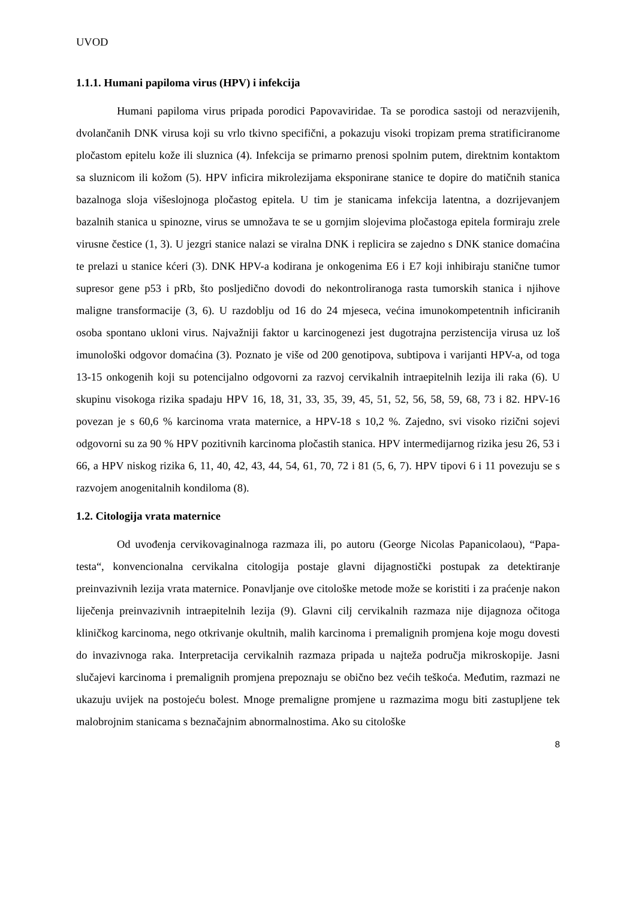UVOD
1.1.1. Humani papiloma virus (HPV) i infekcija
Humani papiloma virus pripada porodici Papovaviridae. Ta se porodica sastoji od nerazvijenih, dvolančanih DNK virusa koji su vrlo tkivno specifični, a pokazuju visoki tropizam prema stratificiranome pločastom epitelu kože ili sluznica (4). Infekcija se primarno prenosi spolnim putem, direktnim kontaktom sa sluznicom ili kožom (5). HPV inficira mikrolezijama eksponirane stanice te dopire do matičnih stanica bazalnoga sloja višeslojnoga pločastog epitela. U tim je stanicama infekcija latentna, a dozrijevanjem bazalnih stanica u spinozne, virus se umnožava te se u gornjim slojevima pločastoga epitela formiraju zrele virusne čestice (1, 3). U jezgri stanice nalazi se viralna DNK i replicira se zajedno s DNK stanice domaćina te prelazi u stanice kćeri (3). DNK HPV-a kodirana je onkogenima E6 i E7 koji inhibiraju stanične tumor supresor gene p53 i pRb, što posljedično dovodi do nekontroliranoga rasta tumorskih stanica i njihove maligne transformacije (3, 6). U razdoblju od 16 do 24 mjeseca, većina imunokompetentnih inficiranih osoba spontano ukloni virus. Najvažniji faktor u karcinogenezi jest dugotrajna perzistencija virusa uz loš imunološki odgovor domaćina (3). Poznato je više od 200 genotipova, subtipova i varijanti HPV-a, od toga 13-15 onkogenih koji su potencijalno odgovorni za razvoj cervikalnih intraepitelnih lezija ili raka (6). U skupinu visokoga rizika spadaju HPV 16, 18, 31, 33, 35, 39, 45, 51, 52, 56, 58, 59, 68, 73 i 82. HPV-16 povezan je s 60,6 % karcinoma vrata maternice, a HPV-18 s 10,2 %. Zajedno, svi visoko rizični sojevi odgovorni su za 90 % HPV pozitivnih karcinoma pločastih stanica. HPV intermedijarnog rizika jesu 26, 53 i 66, a HPV niskog rizika 6, 11, 40, 42, 43, 44, 54, 61, 70, 72 i 81 (5, 6, 7). HPV tipovi 6 i 11 povezuju se s razvojem anogenitalnih kondiloma (8).
1.2. Citologija vrata maternice
Od uvođenja cervikovaginalnoga razmaza ili, po autoru (George Nicolas Papanicolaou), “Papa-testa“, konvencionalna cervikalna citologija postaje glavni dijagnostički postupak za detektiranje preinvazivnih lezija vrata maternice. Ponavljanje ove citološke metode može se koristiti i za praćenje nakon liječenja preinvazivnih intraepitelnih lezija (9). Glavni cilj cervikalnih razmaza nije dijagnoza očitoga kliničkog karcinoma, nego otkrivanje okultnih, malih karcinoma i premalignih promjena koje mogu dovesti do invazivnoga raka. Interpretacija cervikalnih razmaza pripada u najteža područja mikroskopije. Jasni slučajevi karcinoma i premalignih promjena prepoznaju se obično bez većih teškoća. Međutim, razmazi ne ukazuju uvijek na postojeću bolest. Mnoge premaligne promjene u razmazima mogu biti zastupljene tek malobrojnim stanicama s beznačajnim abnormalnostima. Ako su citološke
8